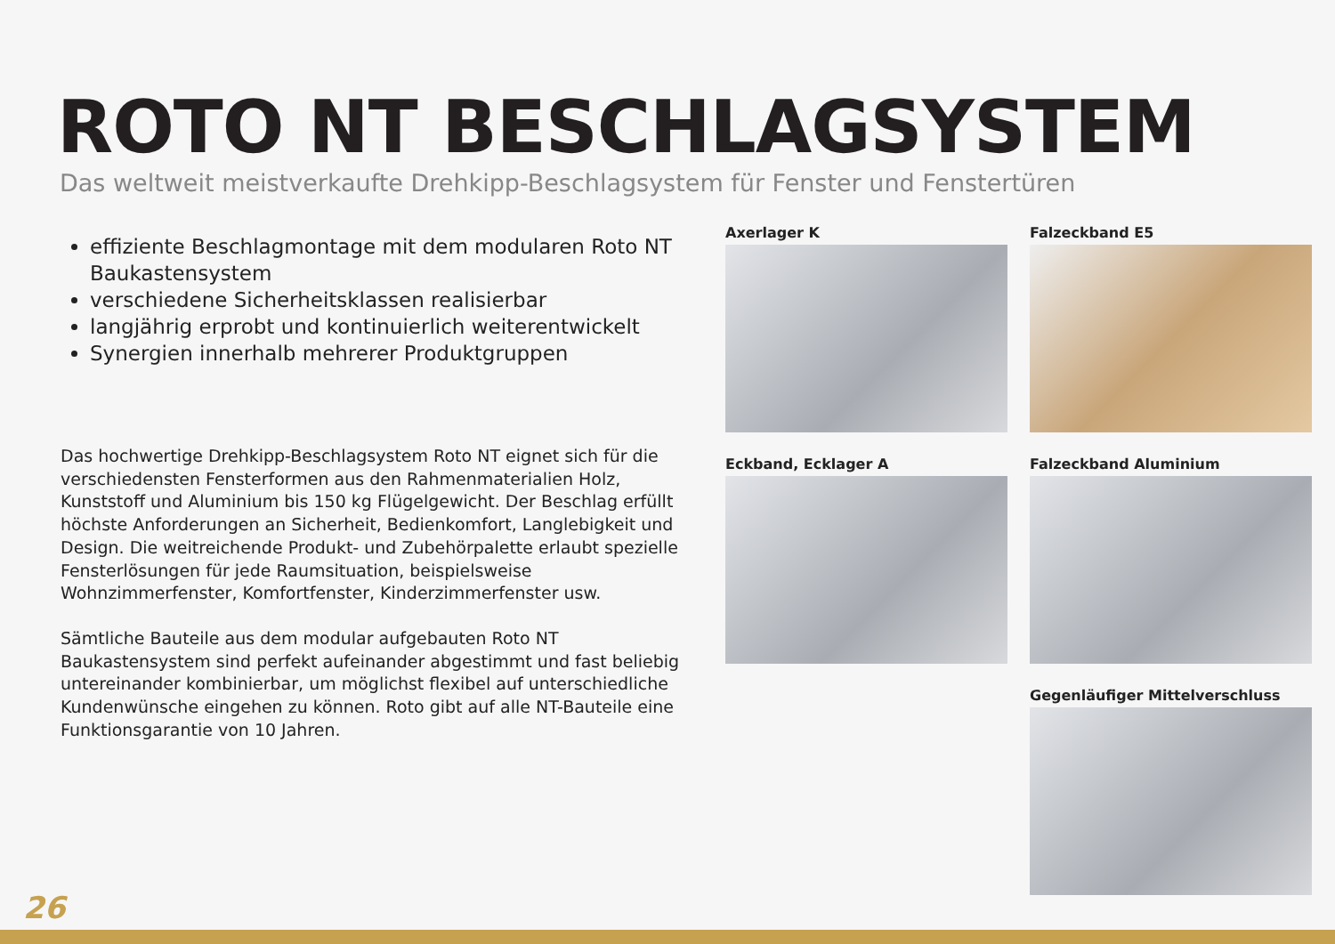ROTO NT BESCHLAGSYSTEM
Das weltweit meistverkaufte Drehkipp-Beschlagsystem für Fenster und Fenstertüren
effiziente Beschlagmontage mit dem modularen Roto NT Baukastensystem
verschiedene Sicherheitsklassen realisierbar
langjährig erprobt und kontinuierlich weiterentwickelt
Synergien innerhalb mehrerer Produktgruppen
Das hochwertige Drehkipp-Beschlagsystem Roto NT eignet sich für die verschiedensten Fensterformen aus den Rahmenmaterialien Holz, Kunststoff und Aluminium bis 150 kg Flügelgewicht. Der Beschlag erfüllt höchste Anforderungen an Sicherheit, Bedienkomfort, Langlebigkeit und Design. Die weitreichende Produkt- und Zubehörpalette erlaubt spezielle Fensterlösungen für jede Raumsituation, beispielsweise Wohnzimmerfenster, Komfortfenster, Kinderzimmerfenster usw.
Sämtliche Bauteile aus dem modular aufgebauten Roto NT Baukastensystem sind perfekt aufeinander abgestimmt und fast beliebig untereinander kombinierbar, um möglichst flexibel auf unterschiedliche Kundenwünsche eingehen zu können. Roto gibt auf alle NT-Bauteile eine Funktionsgarantie von 10 Jahren.
Axerlager K
Falzeckband E5
Eckband, Ecklager A
Falzeckband Aluminium
Gegenläufiger Mittelverschluss
26